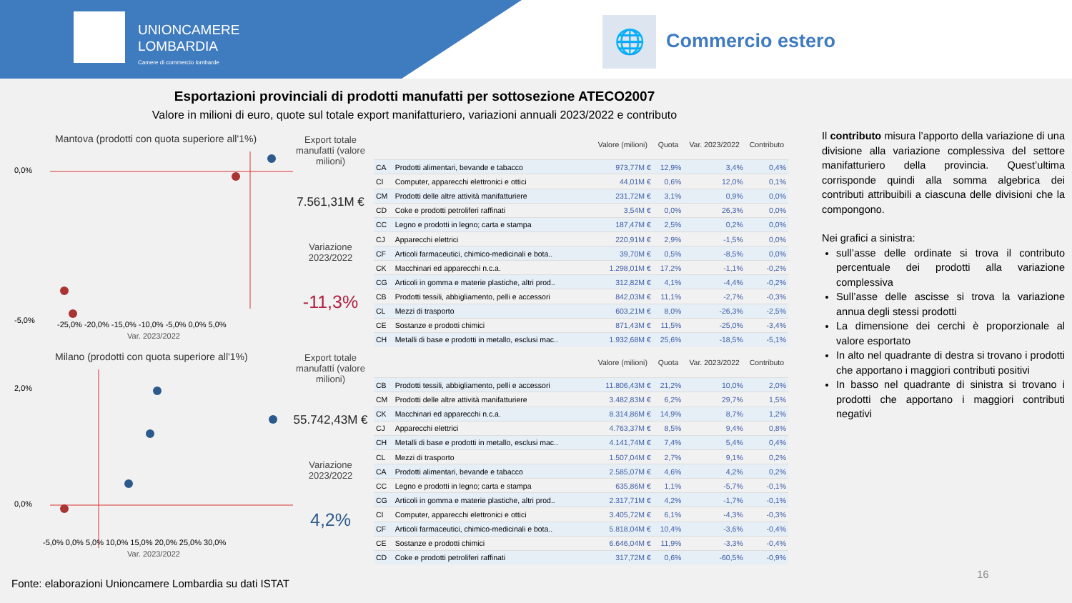UNIONCAMERE
LOMBARDIA
Camere di commercio lombarde
🌐 Commercio estero
Esportazioni provinciali di prodotti manufatti per sottosezione ATECO2007
Valore in milioni di euro, quote sul totale export manifatturiero, variazioni annuali 2023/2022 e contributo
Mantova (prodotti con quota superiore all'1%)
0,0%
-5,0%
-25,0% -20,0% -15,0% -10,0% -5,0% 0,0% 5,0%
Var. 2023/2022
Export totale manufatti (valore milioni)
7.561,31M €
Variazione 2023/2022
-11,3%
| | | Valore (milioni) | Quota | Var. 2023/2022 | Contributo |
| --- | --- | --- | --- | --- | --- |
| CA | Prodotti alimentari, bevande e tabacco | 973,77M € | 12,9% | 3,4% | 0,4% |
| CI | Computer, apparecchi elettronici e ottici | 44,01M € | 0,6% | 12,0% | 0,1% |
| CM | Prodotti delle altre attività manifatturiere | 231,72M € | 3,1% | 0,9% | 0,0% |
| CD | Coke e prodotti petroliferi raffinati | 3,54M € | 0,0% | 26,3% | 0,0% |
| CC | Legno e prodotti in legno; carta e stampa | 187,47M € | 2,5% | 0,2% | 0,0% |
| CJ | Apparecchi elettrici | 220,91M € | 2,9% | -1,5% | 0,0% |
| CF | Articoli farmaceutici, chimico-medicinali e bota.. | 39,70M € | 0,5% | -8,5% | 0,0% |
| CK | Macchinari ed apparecchi n.c.a. | 1.298,01M € | 17,2% | -1,1% | -0,2% |
| CG | Articoli in gomma e materie plastiche, altri prod.. | 312,82M € | 4,1% | -4,4% | -0,2% |
| CB | Prodotti tessili, abbigliamento, pelli e accessori | 842,03M € | 11,1% | -2,7% | -0,3% |
| CL | Mezzi di trasporto | 603,21M € | 8,0% | -26,3% | -2,5% |
| CE | Sostanze e prodotti chimici | 871,43M € | 11,5% | -25,0% | -3,4% |
| CH | Metalli di base e prodotti in metallo, esclusi mac.. | 1.932,68M € | 25,6% | -18,5% | -5,1% |
Milano (prodotti con quota superiore all'1%)
2,0%
0,0%
-5,0% 0,0% 5,0% 10,0% 15,0% 20,0% 25,0% 30,0%
Var. 2023/2022
Export totale manufatti (valore milioni)
55.742,43M €
Variazione 2023/2022
4,2%
| | | Valore (milioni) | Quota | Var. 2023/2022 | Contributo |
| --- | --- | --- | --- | --- | --- |
| CB | Prodotti tessili, abbigliamento, pelli e accessori | 11.806,43M € | 21,2% | 10,0% | 2,0% |
| CM | Prodotti delle altre attività manifatturiere | 3.482,83M € | 6,2% | 29,7% | 1,5% |
| CK | Macchinari ed apparecchi n.c.a. | 8.314,86M € | 14,9% | 8,7% | 1,2% |
| CJ | Apparecchi elettrici | 4.763,37M € | 8,5% | 9,4% | 0,8% |
| CH | Metalli di base e prodotti in metallo, esclusi mac.. | 4.141,74M € | 7,4% | 5,4% | 0,4% |
| CL | Mezzi di trasporto | 1.507,04M € | 2,7% | 9,1% | 0,2% |
| CA | Prodotti alimentari, bevande e tabacco | 2.585,07M € | 4,6% | 4,2% | 0,2% |
| CC | Legno e prodotti in legno; carta e stampa | 635,86M € | 1,1% | -5,7% | -0,1% |
| CG | Articoli in gomma e materie plastiche, altri prod.. | 2.317,71M € | 4,2% | -1,7% | -0,1% |
| CI | Computer, apparecchi elettronici e ottici | 3.405,72M € | 6,1% | -4,3% | -0,3% |
| CF | Articoli farmaceutici, chimico-medicinali e bota.. | 5.818,04M € | 10,4% | -3,6% | -0,4% |
| CE | Sostanze e prodotti chimici | 6.646,04M € | 11,9% | -3,3% | -0,4% |
| CD | Coke e prodotti petroliferi raffinati | 317,72M € | 0,6% | -60,5% | -0,9% |
Il contributo misura l’apporto della variazione di una divisione alla variazione complessiva del settore manifatturiero della provincia. Quest’ultima corrisponde quindi alla somma algebrica dei contributi attribuibili a ciascuna delle divisioni che la compongono.
Nei grafici a sinistra:
sull’asse delle ordinate si trova il contributo percentuale dei prodotti alla variazione complessiva
Sull’asse delle ascisse si trova la variazione annua degli stessi prodotti
La dimensione dei cerchi è proporzionale al valore esportato
In alto nel quadrante di destra si trovano i prodotti che apportano i maggiori contributi positivi
In basso nel quadrante di sinistra si trovano i prodotti che apportano i maggiori contributi negativi
Fonte: elaborazioni Unioncamere Lombardia su dati ISTAT
16